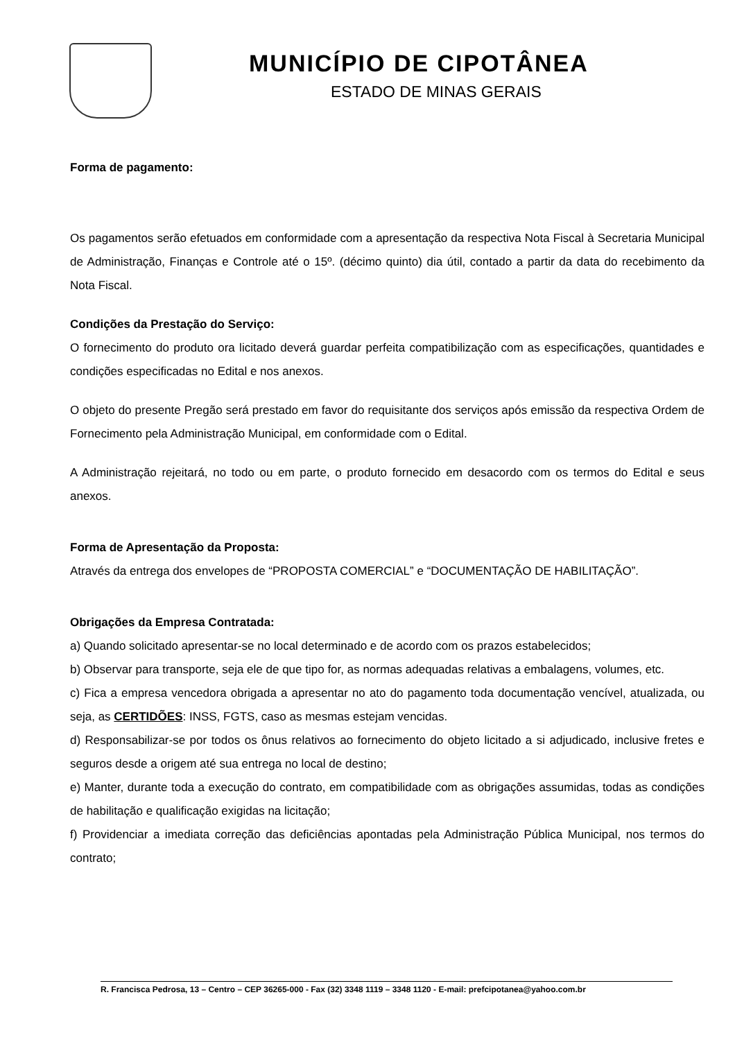MUNICÍPIO DE CIPOTÂNEA
ESTADO DE MINAS GERAIS
Forma de pagamento:
Os pagamentos serão efetuados em conformidade com a apresentação da respectiva Nota Fiscal à Secretaria Municipal de Administração, Finanças e Controle até o 15º. (décimo quinto) dia útil, contado a partir da data do recebimento da Nota Fiscal.
Condições da Prestação do Serviço:
O fornecimento do produto ora licitado deverá guardar perfeita compatibilização com as especificações, quantidades e condições especificadas no Edital e nos anexos.
O objeto do presente Pregão será prestado em favor do requisitante dos serviços após emissão da respectiva Ordem de Fornecimento pela Administração Municipal, em conformidade com o Edital.
A Administração rejeitará, no todo ou em parte, o produto fornecido em desacordo com os termos do Edital e seus anexos.
Forma de Apresentação da Proposta:
Através da entrega dos envelopes de “PROPOSTA COMERCIAL” e “DOCUMENTAÇÃO DE HABILITAÇÃO”.
Obrigações da Empresa Contratada:
a) Quando solicitado apresentar-se no local determinado e de acordo com os prazos estabelecidos;
b) Observar para transporte, seja ele de que tipo for, as normas adequadas relativas a embalagens, volumes, etc.
c) Fica a empresa vencedora obrigada a apresentar no ato do pagamento toda documentação vencível, atualizada, ou seja, as CERTIDÕES: INSS, FGTS, caso as mesmas estejam vencidas.
d) Responsabilizar-se por todos os ônus relativos ao fornecimento do objeto licitado a si adjudicado, inclusive fretes e seguros desde a origem até sua entrega no local de destino;
e) Manter, durante toda a execução do contrato, em compatibilidade com as obrigações assumidas, todas as condições de habilitação e qualificação exigidas na licitação;
f) Providenciar a imediata correção das deficiências apontadas pela Administração Pública Municipal, nos termos do contrato;
R. Francisca Pedrosa, 13 – Centro – CEP 36265-000 - Fax (32) 3348 1119 – 3348 1120 - E-mail: prefcipotanea@yahoo.com.br